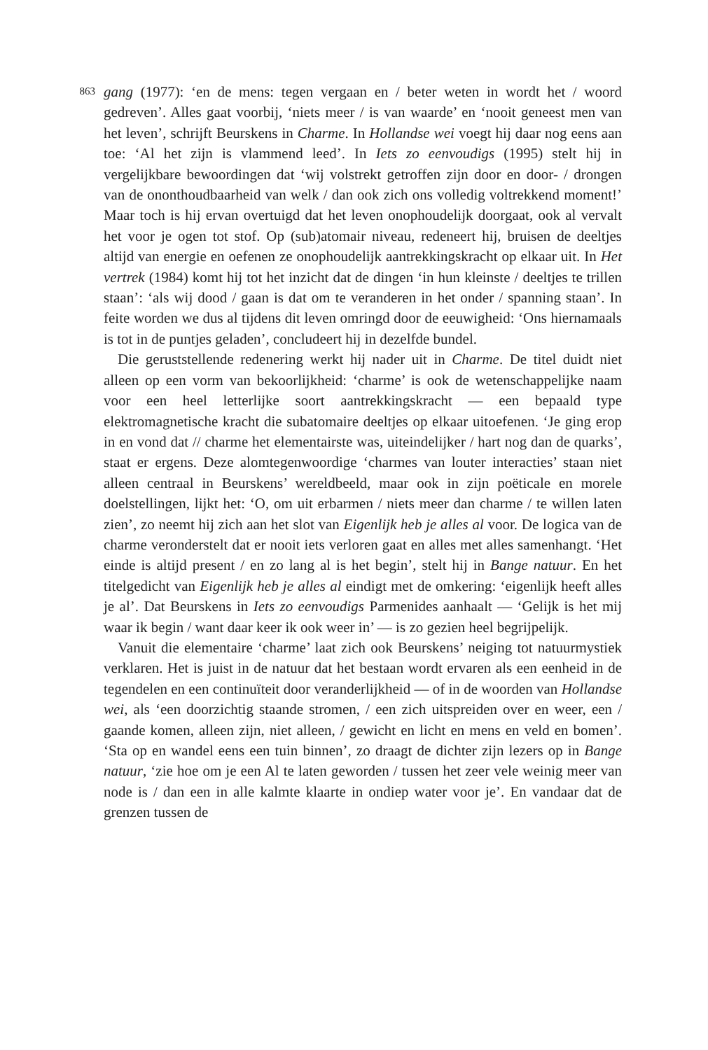863
gang (1977): ‘en de mens: tegen vergaan en / beter weten in wordt het / woord gedreven’. Alles gaat voorbij, ‘niets meer / is van waarde’ en ‘nooit geneest men van het leven’, schrijft Beurskens in Charme. In Hollandse wei voegt hij daar nog eens aan toe: ‘Al het zijn is vlammend leed’. In Iets zo eenvoudigs (1995) stelt hij in vergelijkbare bewoordingen dat ‘wij volstrekt getroffen zijn door en door- / drongen van de ononthoudbaarheid van welk / dan ook zich ons volledig voltrekkend moment!’ Maar toch is hij ervan overtuigd dat het leven onophoudelijk doorgaat, ook al vervalt het voor je ogen tot stof. Op (sub)atomair niveau, redeneert hij, bruisen de deeltjes altijd van energie en oefenen ze onophoudelijk aantrekkingskracht op elkaar uit. In Het vertrek (1984) komt hij tot het inzicht dat de dingen ‘in hun kleinste / deeltjes te trillen staan’: ‘als wij dood / gaan is dat om te veranderen in het onder / spanning staan’. In feite worden we dus al tijdens dit leven omringd door de eeuwigheid: ‘Ons hiernamaals is tot in de puntjes geladen’, concludeert hij in dezelfde bundel.
Die geruststellende redenering werkt hij nader uit in Charme. De titel duidt niet alleen op een vorm van bekoorlijkheid: ‘charme’ is ook de wetenschappelijke naam voor een heel letterlijke soort aantrekkingskracht — een bepaald type elektromagnetische kracht die subatomaire deeltjes op elkaar uitoefenen. ‘Je ging erop in en vond dat // charme het elementairste was, uiteindelijker / hart nog dan de quarks’, staat er ergens. Deze alomtegenwoordige ‘charmes van louter interacties’ staan niet alleen centraal in Beurskens’ wereldbeeld, maar ook in zijn poëticale en morele doelstellingen, lijkt het: ‘O, om uit erbarmen / niets meer dan charme / te willen laten zien’, zo neemt hij zich aan het slot van Eigenlijk heb je alles al voor. De logica van de charme veronderstelt dat er nooit iets verloren gaat en alles met alles samenhangt. ‘Het einde is altijd present / en zo lang al is het begin’, stelt hij in Bange natuur. En het titelgedicht van Eigenlijk heb je alles al eindigt met de omkering: ‘eigenlijk heeft alles je al’. Dat Beurskens in Iets zo eenvoudigs Parmenides aanhaalt — ‘Gelijk is het mij waar ik begin / want daar keer ik ook weer in’ — is zo gezien heel begrijpelijk.
Vanuit die elementaire ‘charme’ laat zich ook Beurskens’ neiging tot natuurmystiek verklaren. Het is juist in de natuur dat het bestaan wordt ervaren als een eenheid in de tegendelen en een continuïteit door veranderlijkheid — of in de woorden van Hollandse wei, als ‘een doorzichtig staande stromen, / een zich uitspreiden over en weer, een / gaande komen, alleen zijn, niet alleen, / gewicht en licht en mens en veld en bomen’. ‘Sta op en wandel eens een tuin binnen’, zo draagt de dichter zijn lezers op in Bange natuur, ‘zie hoe om je een Al te laten geworden / tussen het zeer vele weinig meer van node is / dan een in alle kalmte klaarte in ondiep water voor je’. En vandaar dat de grenzen tussen de